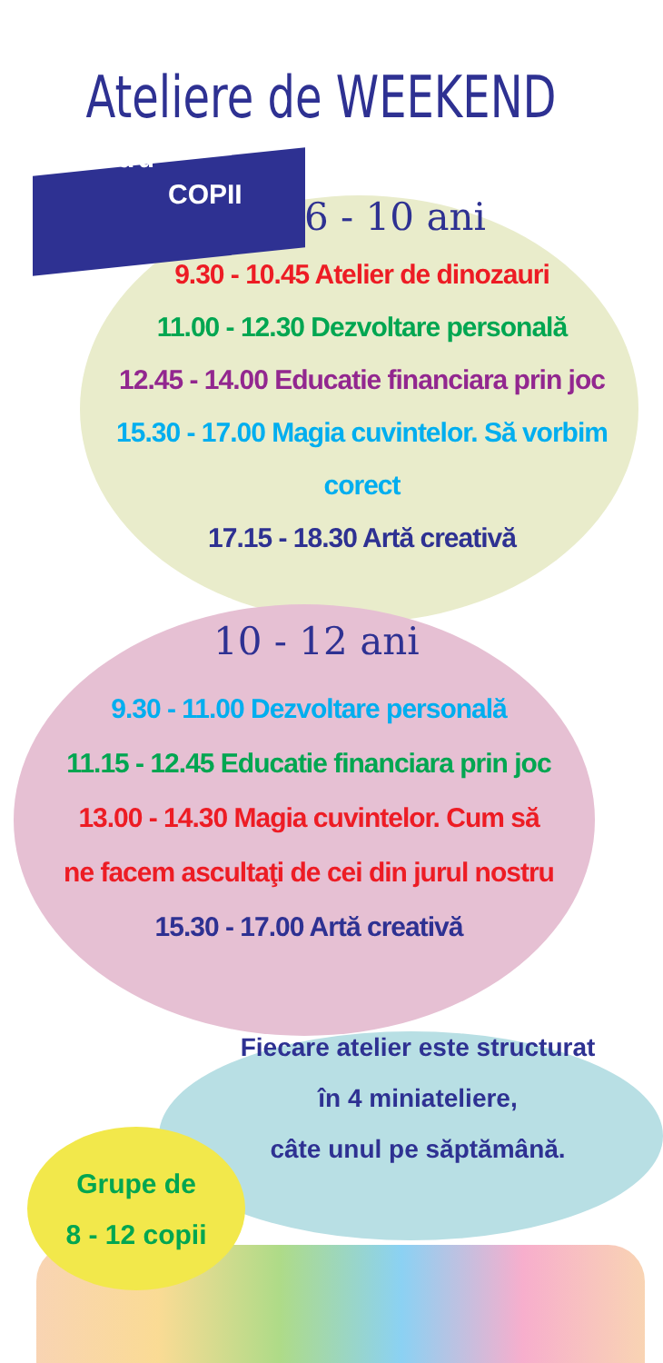Ateliere de WEEKEND
Pentru
COPII
6 - 10 ani
9.30 - 10.45 Atelier de dinozauri
11.00 - 12.30 Dezvoltare personală
12.45 - 14.00 Educatie financiara prin joc
15.30 - 17.00 Magia cuvintelor. Să vorbim corect
17.15 - 18.30 Artă creativă
10 - 12 ani
9.30 - 11.00 Dezvoltare personală
11.15 - 12.45 Educatie financiara prin joc
13.00 - 14.30 Magia cuvintelor. Cum să
ne facem ascultaţi de cei din jurul nostru
15.30 - 17.00 Artă creativă
Fiecare atelier este structurat
în 4 miniateliere,
câte unul pe săptămână.
Grupe de
8 - 12 copii